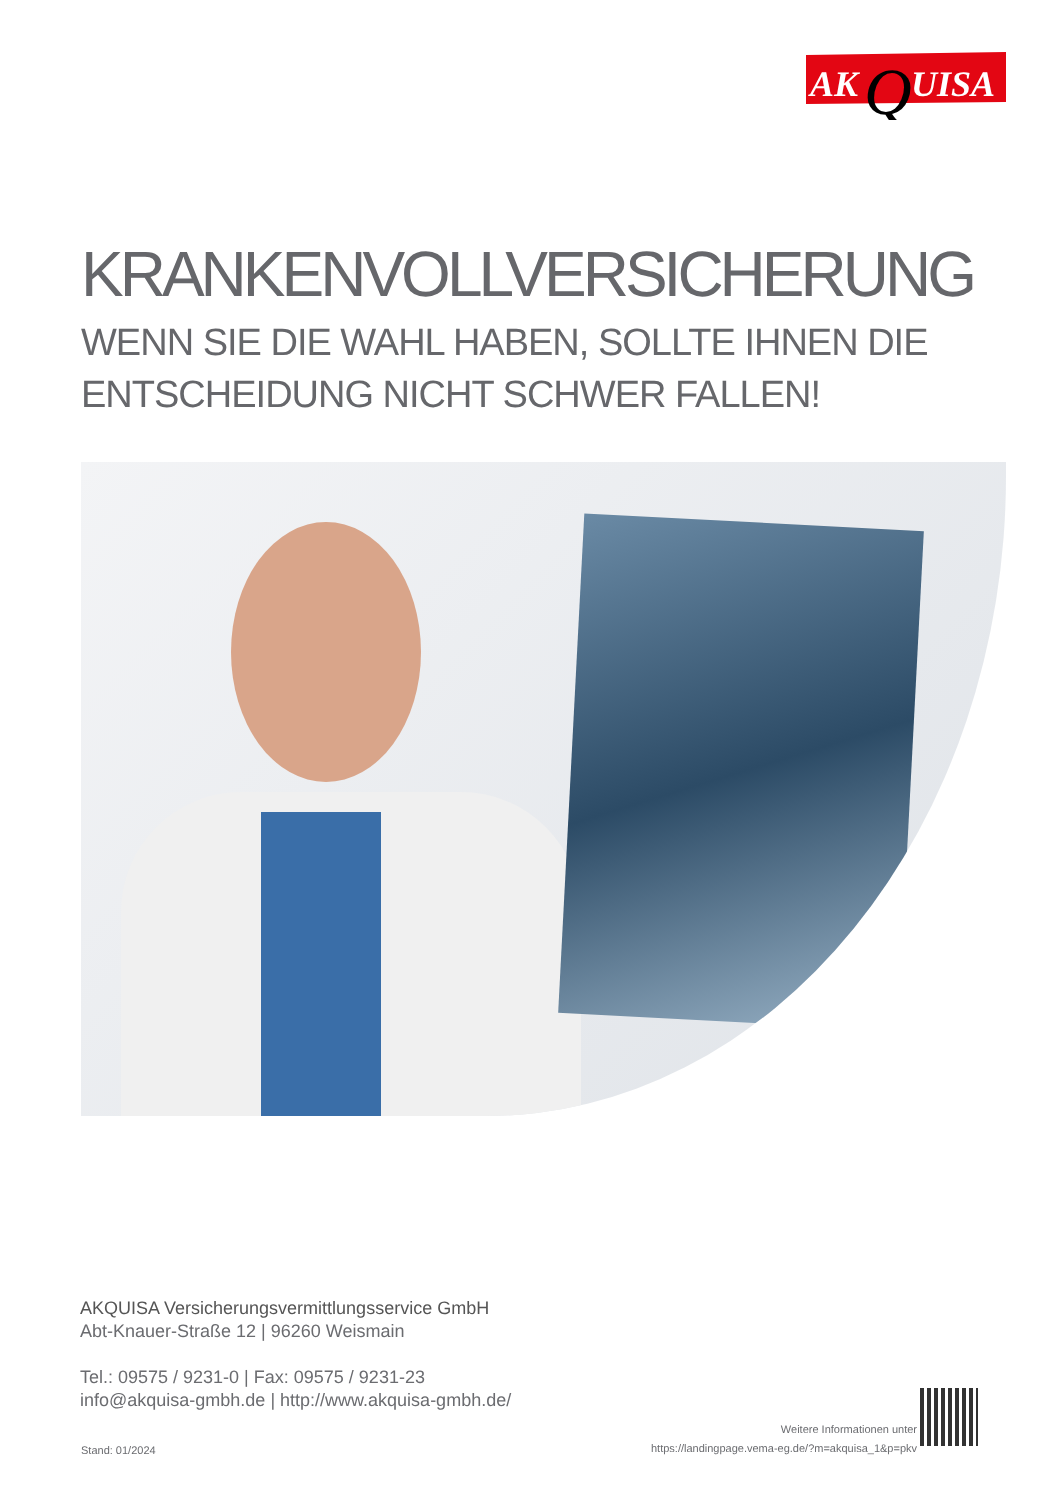AK
Q
UISA
KRANKENVOLLVERSICHERUNG
WENN SIE DIE WAHL HABEN, SOLLTE IHNEN DIE
ENTSCHEIDUNG NICHT SCHWER FALLEN!
AKQUISA Versicherungsvermittlungsservice GmbH
Abt-Knauer-Straße 12 | 96260 Weismain
Tel.: 09575 / 9231-0 | Fax: 09575 / 9231-23
info@akquisa-gmbh.de | http://www.akquisa-gmbh.de/
Stand: 01/2024
Weitere Informationen unter
https://landingpage.vema-eg.de/?m=akquisa_1&p=pkv